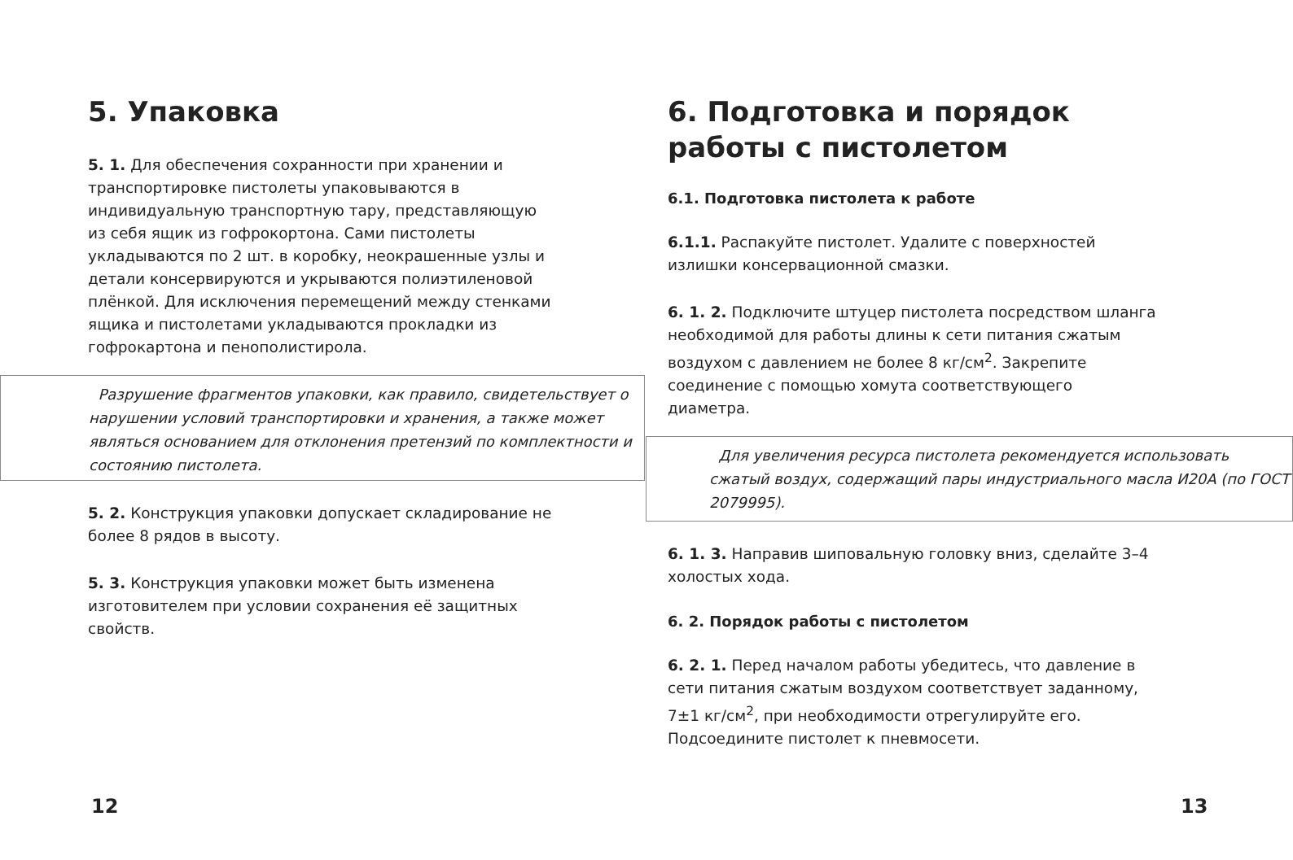5. Упаковка
5. 1. Для обеспечения сохранности при хранении и транспортировке пистолеты упаковываются в индивидуальную транспортную тару, представляющую из себя ящик из гофрокортона. Сами пистолеты укладываются по 2 шт. в коробку, неокрашенные узлы и детали консервируются и укрываются полиэтиленовой плёнкой. Для исключения перемещений между стенками ящика и пистолетами укладываются прокладки из гофрокартона и пенополистирола.
Разрушение фрагментов упаковки, как правило, свидетельствует о нарушении условий транспортировки и хранения, а также может являться основанием для отклонения претензий по комплектности и состоянию пистолета.
5. 2. Конструкция упаковки допускает складирование не более 8 рядов в высоту.
5. 3. Конструкция упаковки может быть изменена изготовителем при условии сохранения её защитных свойств.
12
6. Подготовка и порядок работы с пистолетом
6.1. Подготовка пистолета к работе
6.1.1. Распакуйте пистолет. Удалите с поверхностей излишки консервационной смазки.
6. 1. 2. Подключите штуцер пистолета посредством шланга необходимой для работы длины к сети питания сжатым воздухом с давлением не более 8 кг/см<sup>2</sup>. Закрепите соединение с помощью хомута соответствующего диаметра.
Для увеличения ресурса пистолета рекомендуется использовать сжатый воздух, содержащий пары индустриального масла И20А (по ГОСТ 2079995).
6. 1. 3. Направив шиповальную головку вниз, сделайте 3–4 холостых хода.
6. 2. Порядок работы с пистолетом
6. 2. 1. Перед началом работы убедитесь, что давление в сети питания сжатым воздухом соответствует заданному, 7±1 кг/см<sup>2</sup>, при необходимости отрегулируйте его. Подсоедините пистолет к пневмосети.
13